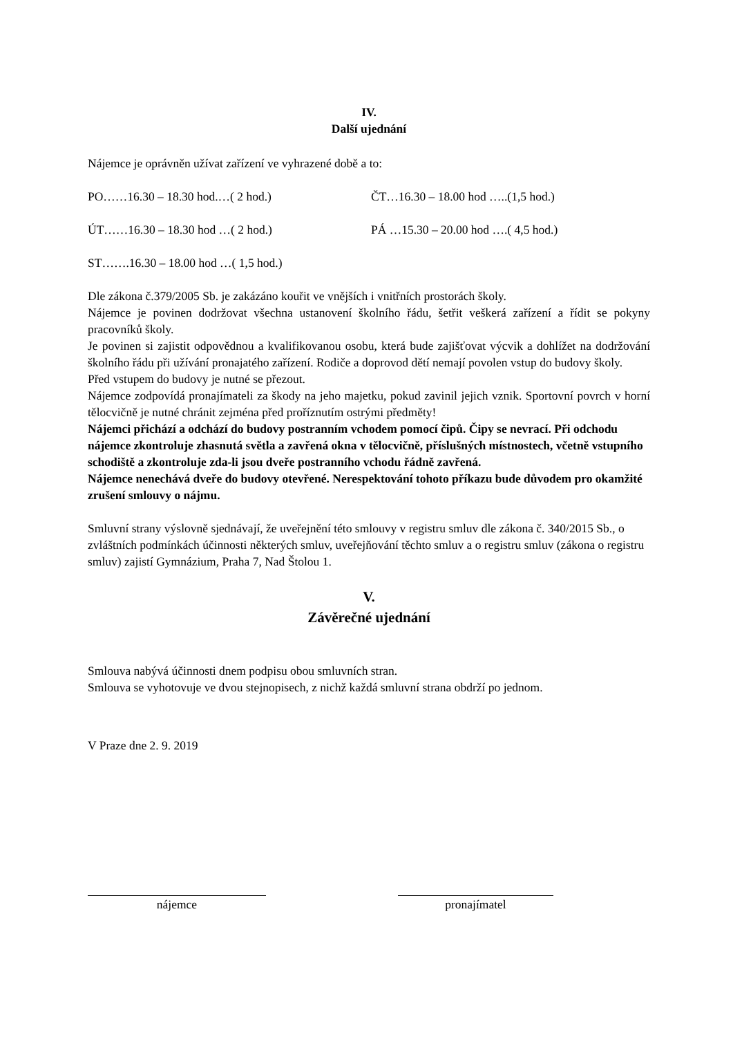IV.
Další ujednání
Nájemce je oprávněn užívat zařízení ve vyhrazené době a to:
PO……16.30 – 18.30 hod.…( 2 hod.) ČT…16.30 – 18.00 hod …..(1,5 hod.)
ÚT……16.30 – 18.30 hod …( 2 hod.) PÁ …15.30 – 20.00 hod ….( 4,5 hod.)
ST…….16.30 – 18.00 hod …( 1,5 hod.)
Dle zákona č.379/2005 Sb. je zakázáno kouřit ve vnějších i vnitřních prostorách školy.
Nájemce je povinen dodržovat všechna ustanovení školního řádu, šetřit veškerá zařízení a řídit se pokyny pracovníků školy.
Je povinen si zajistit odpovědnou a kvalifikovanou osobu, která bude zajišťovat výcvik a dohlížet na dodržování školního řádu při užívání pronajatého zařízení. Rodiče a doprovod dětí nemají povolen vstup do budovy školy.
Před vstupem do budovy je nutné se přezout.
Nájemce zodpovídá pronajímateli za škody na jeho majetku, pokud zavinil jejich vznik. Sportovní povrch v horní tělocvičně je nutné chránit zejména před proříznutím ostrými předměty!
Nájemci přichází a odchází do budovy postranním vchodem pomocí čipů. Čipy se nevrací. Při odchodu nájemce zkontroluje zhasnutá světla a zavřená okna v tělocvičně, příslušných místnostech, včetně vstupního schodiště a zkontroluje zda-li jsou dveře postranního vchodu řádně zavřená.
Nájemce nenechává dveře do budovy otevřené. Nerespektování tohoto příkazu bude důvodem pro okamžité zrušení smlouvy o nájmu.
Smluvní strany výslovně sjednávají, že uveřejnění této smlouvy v registru smluv dle zákona č. 340/2015 Sb., o zvláštních podmínkách účinnosti některých smluv, uveřejňování těchto smluv a o registru smluv (zákona o registru smluv) zajistí Gymnázium, Praha 7, Nad Štolou 1.
V.
Závěrečné ujednání
Smlouva nabývá účinnosti dnem podpisu obou smluvních stran.
Smlouva se vyhotovuje ve dvou stejnopisech, z nichž každá smluvní strana obdrží po jednom.
V Praze dne 2. 9. 2019
nájemce pronajímatel